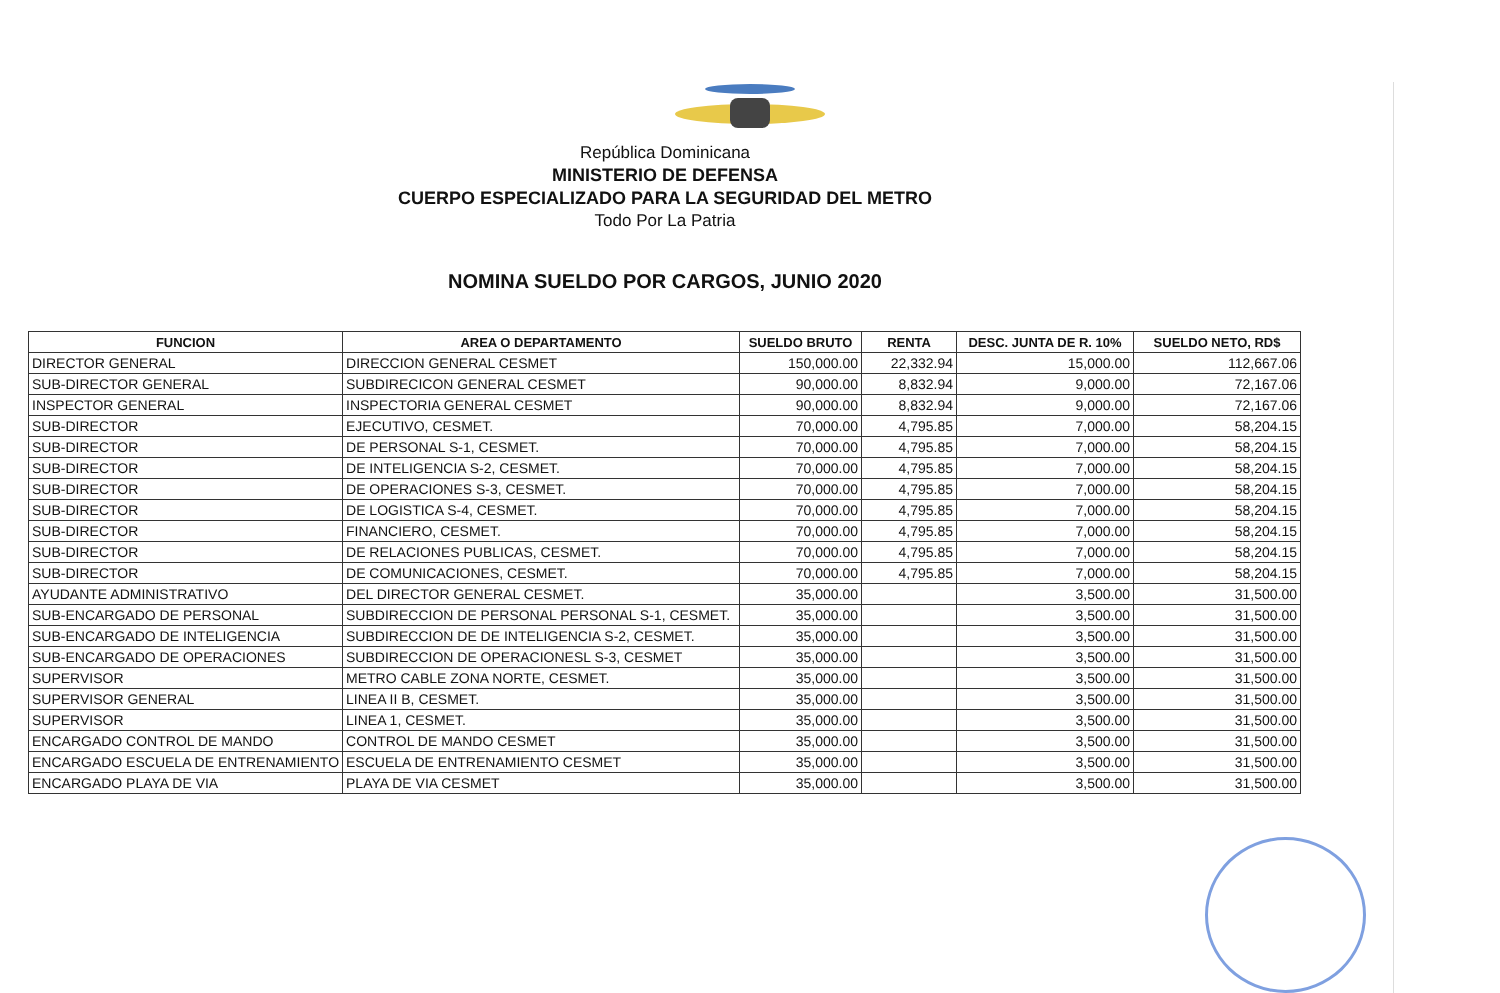República Dominicana
MINISTERIO DE DEFENSA
CUERPO ESPECIALIZADO PARA LA SEGURIDAD DEL METRO
Todo Por La Patria
NOMINA SUELDO POR CARGOS, JUNIO 2020
| FUNCION | AREA O DEPARTAMENTO | SUELDO BRUTO | RENTA | DESC. JUNTA DE R. 10% | SUELDO NETO, RD$ |
| --- | --- | --- | --- | --- | --- |
| DIRECTOR GENERAL | DIRECCION GENERAL CESMET | 150,000.00 | 22,332.94 | 15,000.00 | 112,667.06 |
| SUB-DIRECTOR GENERAL | SUBDIRECICON GENERAL CESMET | 90,000.00 | 8,832.94 | 9,000.00 | 72,167.06 |
| INSPECTOR GENERAL | INSPECTORIA GENERAL CESMET | 90,000.00 | 8,832.94 | 9,000.00 | 72,167.06 |
| SUB-DIRECTOR | EJECUTIVO, CESMET. | 70,000.00 | 4,795.85 | 7,000.00 | 58,204.15 |
| SUB-DIRECTOR | DE PERSONAL S-1, CESMET. | 70,000.00 | 4,795.85 | 7,000.00 | 58,204.15 |
| SUB-DIRECTOR | DE INTELIGENCIA S-2, CESMET. | 70,000.00 | 4,795.85 | 7,000.00 | 58,204.15 |
| SUB-DIRECTOR | DE OPERACIONES S-3, CESMET. | 70,000.00 | 4,795.85 | 7,000.00 | 58,204.15 |
| SUB-DIRECTOR | DE LOGISTICA S-4, CESMET. | 70,000.00 | 4,795.85 | 7,000.00 | 58,204.15 |
| SUB-DIRECTOR | FINANCIERO, CESMET. | 70,000.00 | 4,795.85 | 7,000.00 | 58,204.15 |
| SUB-DIRECTOR | DE RELACIONES PUBLICAS, CESMET. | 70,000.00 | 4,795.85 | 7,000.00 | 58,204.15 |
| SUB-DIRECTOR | DE COMUNICACIONES, CESMET. | 70,000.00 | 4,795.85 | 7,000.00 | 58,204.15 |
| AYUDANTE ADMINISTRATIVO | DEL DIRECTOR GENERAL CESMET. | 35,000.00 | | 3,500.00 | 31,500.00 |
| SUB-ENCARGADO DE PERSONAL | SUBDIRECCION DE PERSONAL PERSONAL S-1, CESMET. | 35,000.00 | | 3,500.00 | 31,500.00 |
| SUB-ENCARGADO DE INTELIGENCIA | SUBDIRECCION DE DE INTELIGENCIA S-2, CESMET. | 35,000.00 | | 3,500.00 | 31,500.00 |
| SUB-ENCARGADO DE OPERACIONES | SUBDIRECCION DE OPERACIONESL S-3, CESMET | 35,000.00 | | 3,500.00 | 31,500.00 |
| SUPERVISOR | METRO CABLE ZONA NORTE, CESMET. | 35,000.00 | | 3,500.00 | 31,500.00 |
| SUPERVISOR GENERAL | LINEA II B, CESMET. | 35,000.00 | | 3,500.00 | 31,500.00 |
| SUPERVISOR | LINEA 1, CESMET. | 35,000.00 | | 3,500.00 | 31,500.00 |
| ENCARGADO CONTROL DE MANDO | CONTROL DE MANDO CESMET | 35,000.00 | | 3,500.00 | 31,500.00 |
| ENCARGADO ESCUELA DE ENTRENAMIENTO | ESCUELA DE ENTRENAMIENTO CESMET | 35,000.00 | | 3,500.00 | 31,500.00 |
| ENCARGADO PLAYA DE VIA | PLAYA DE VIA CESMET | 35,000.00 | | 3,500.00 | 31,500.00 |